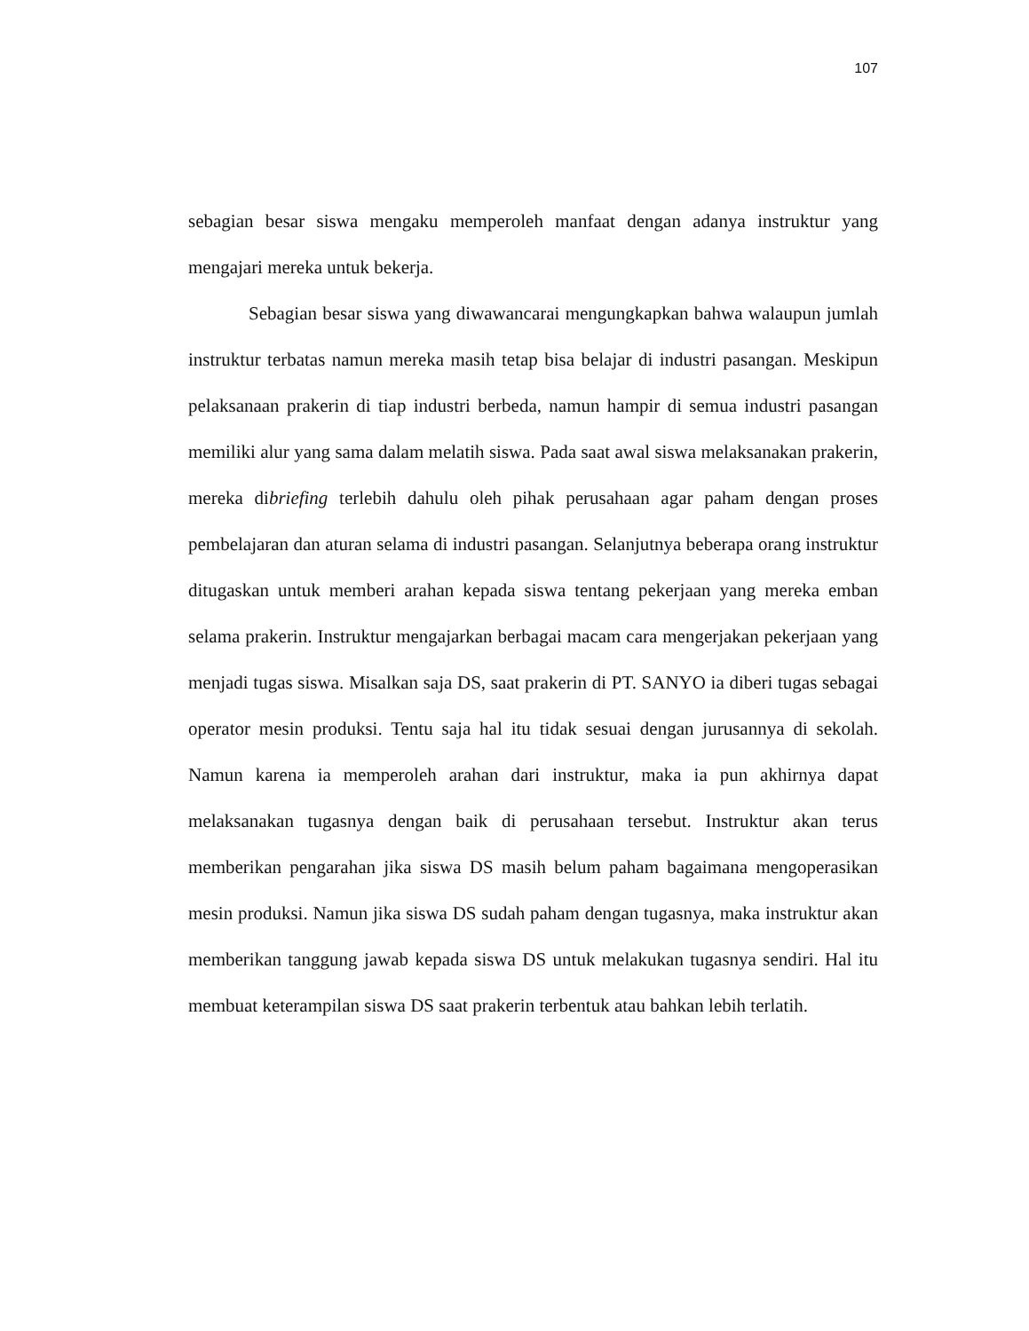107
sebagian besar siswa mengaku memperoleh manfaat dengan adanya instruktur yang mengajari mereka untuk bekerja.
Sebagian besar siswa yang diwawancarai mengungkapkan bahwa walaupun jumlah instruktur terbatas namun mereka masih tetap bisa belajar di industri pasangan. Meskipun pelaksanaan prakerin di tiap industri berbeda, namun hampir di semua industri pasangan memiliki alur yang sama dalam melatih siswa. Pada saat awal siswa melaksanakan prakerin, mereka dibriefing terlebih dahulu oleh pihak perusahaan agar paham dengan proses pembelajaran dan aturan selama di industri pasangan. Selanjutnya beberapa orang instruktur ditugaskan untuk memberi arahan kepada siswa tentang pekerjaan yang mereka emban selama prakerin. Instruktur mengajarkan berbagai macam cara mengerjakan pekerjaan yang menjadi tugas siswa. Misalkan saja DS, saat prakerin di PT. SANYO ia diberi tugas sebagai operator mesin produksi. Tentu saja hal itu tidak sesuai dengan jurusannya di sekolah. Namun karena ia memperoleh arahan dari instruktur, maka ia pun akhirnya dapat melaksanakan tugasnya dengan baik di perusahaan tersebut. Instruktur akan terus memberikan pengarahan jika siswa DS masih belum paham bagaimana mengoperasikan mesin produksi. Namun jika siswa DS sudah paham dengan tugasnya, maka instruktur akan memberikan tanggung jawab kepada siswa DS untuk melakukan tugasnya sendiri. Hal itu membuat keterampilan siswa DS saat prakerin terbentuk atau bahkan lebih terlatih.